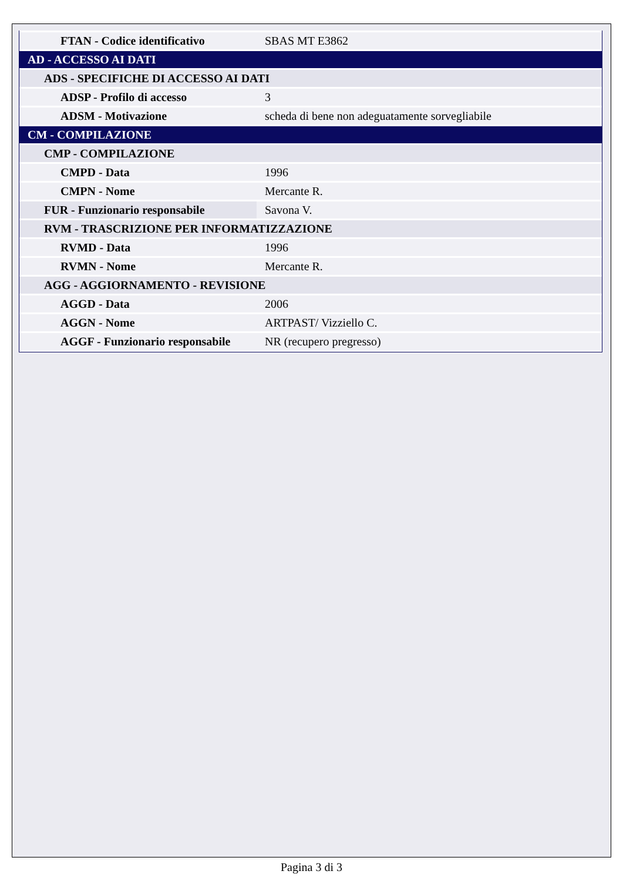| FTAN - Codice identificativo | SBAS MT E3862 |
| AD - ACCESSO AI DATI | |
| ADS - SPECIFICHE DI ACCESSO AI DATI | |
| ADSP - Profilo di accesso | 3 |
| ADSM - Motivazione | scheda di bene non adeguatamente sorvegliabile |
| CM - COMPILAZIONE | |
| CMP - COMPILAZIONE | |
| CMPD - Data | 1996 |
| CMPN - Nome | Mercante R. |
| FUR - Funzionario responsabile | Savona V. |
| RVM - TRASCRIZIONE PER INFORMATIZZAZIONE | |
| RVMD - Data | 1996 |
| RVMN - Nome | Mercante R. |
| AGG - AGGIORNAMENTO - REVISIONE | |
| AGGD - Data | 2006 |
| AGGN - Nome | ARTPAST/ Vizziello C. |
| AGGF - Funzionario responsabile | NR (recupero pregresso) |
Pagina 3 di 3